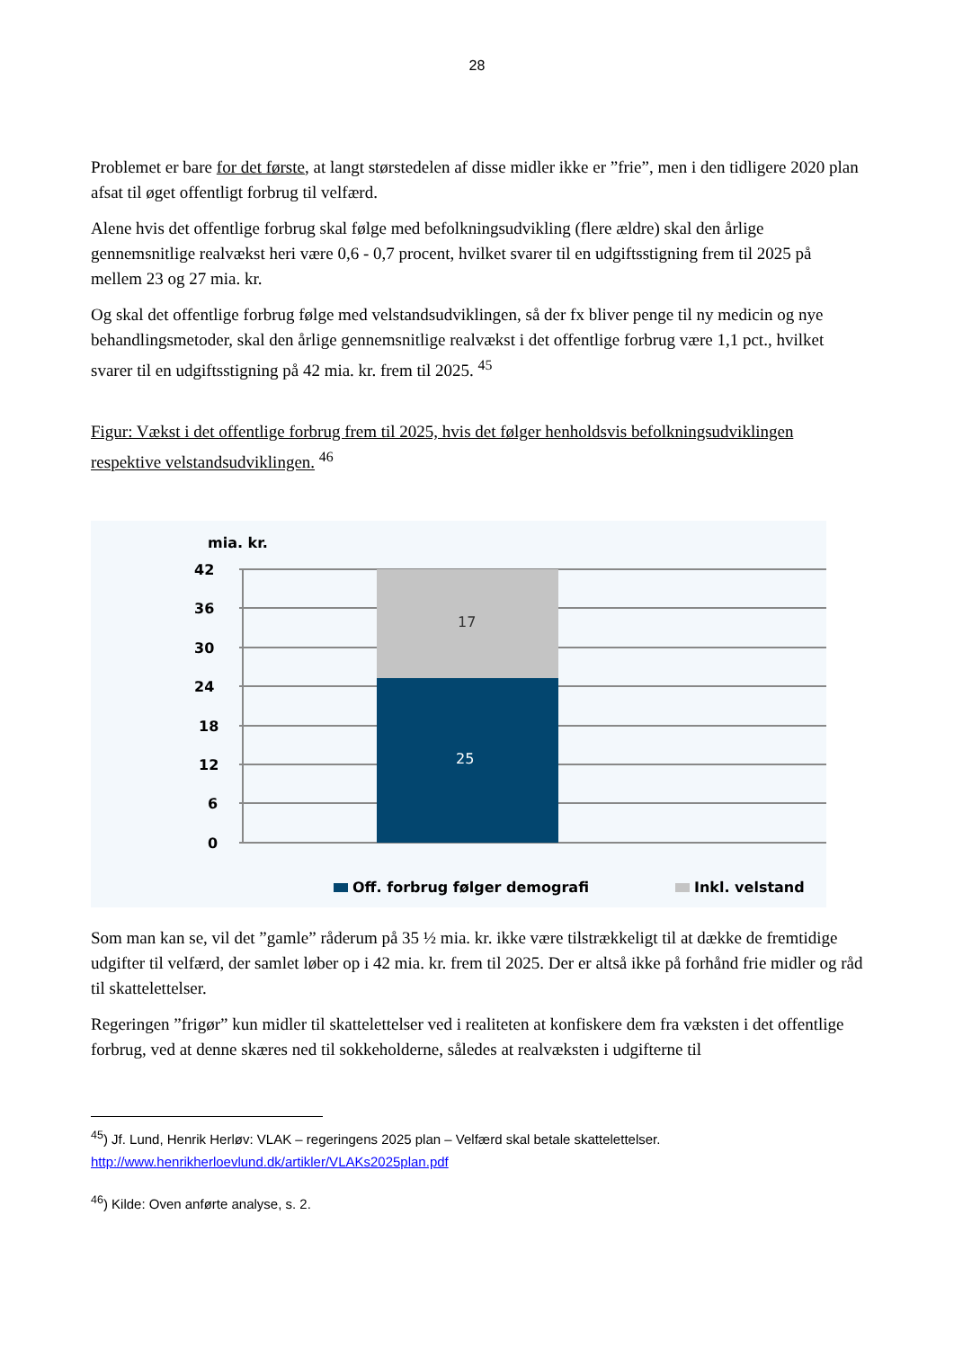28
Problemet er bare for det første, at langt størstedelen af disse midler ikke er ”frie”, men i den tidligere 2020 plan afsat til øget offentligt forbrug til velfærd.
Alene hvis det offentlige forbrug skal følge med befolkningsudvikling (flere ældre) skal den årlige gennemsnitlige realvækst heri være 0,6 - 0,7 procent, hvilket svarer til en udgiftsstigning frem til 2025 på mellem 23 og 27 mia. kr.
Og skal det offentlige forbrug følge med velstandsudviklingen, så der fx bliver penge til ny medicin og nye behandlingsmetoder, skal den årlige gennemsnitlige realvækst i det offentlige forbrug være 1,1 pct., hvilket svarer til en udgiftsstigning på 42 mia. kr. frem til 2025. <sup>45</sup>
Figur: Vækst i det offentlige forbrug frem til 2025, hvis det følger henholdsvis befolkningsudviklingen respektive velstandsudviklingen. <sup>46</sup>
mia. kr.
42
36
30
24
18
12
6
0
17
25
Off. forbrug følger demografi
Inkl. velstand
Som man kan se, vil det ”gamle” råderum på 35 ½ mia. kr. ikke være tilstrækkeligt til at dække de fremtidige udgifter til velfærd, der samlet løber op i 42 mia. kr. frem til 2025. Der er altså ikke på forhånd frie midler og råd til skattelettelser.
Regeringen ”frigør” kun midler til skattelettelser ved i realiteten at konfiskere dem fra væksten i det offentlige forbrug, ved at denne skæres ned til sokkeholderne, således at realvæksten i udgifterne til
<sup>45</sup>) Jf. Lund, Henrik Herløv: VLAK – regeringens 2025 plan – Velfærd skal betale skattelettelser.
http://www.henrikherloevlund.dk/artikler/VLAKs2025plan.pdf
<sup>46</sup>) Kilde: Oven anførte analyse, s. 2.